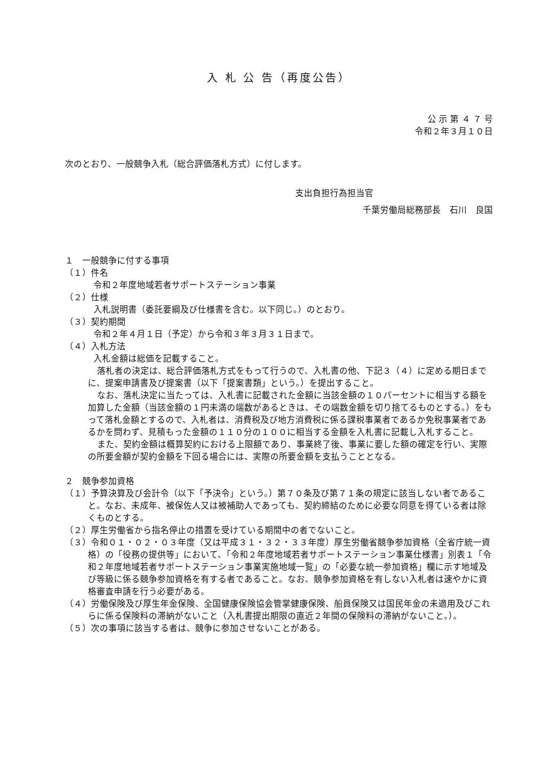入 札 公 告（再度公告）
公 示 第 ４ ７ 号
令和２年３月１０日
次のとおり、一般競争入札（総合評価落札方式）に付します。
支出負担行為担当官
千葉労働局総務部長　石川　良国
１　一般競争に付する事項
（１）件名
令和２年度地域若者サポートステーション事業
（２）仕様
入札説明書（委託要綱及び仕様書を含む。以下同じ。）のとおり。
（３）契約期間
令和２年４月１日（予定）から令和３年３月３１日まで。
（４）入札方法
入札金額は総価を記載すること。
落札者の決定は、総合評価落札方式をもって行うので、入札書の他、下記３（４）に定める期日までに、提案申請書及び提案書（以下「提案書類」という。）を提出すること。
なお、落札決定に当たっては、入札書に記載された金額に当該金額の１０パーセントに相当する額を加算した金額（当該金額の１円未満の端数があるときは、その端数金額を切り捨てるものとする。）をもって落札金額とするので、入札者は、消費税及び地方消費税に係る課税事業者であるか免税事業者であるかを問わず、見積もった金額の１１０分の１００に相当する金額を入札書に記載し入札すること。
また、契約金額は概算契約における上限額であり、事業終了後、事業に要した額の確定を行い、実際の所要金額が契約金額を下回る場合には、実際の所要金額を支払うこととなる。
２　競争参加資格
（１）予算決算及び会計令（以下「予決令」という。）第７０条及び第７１条の規定に該当しない者であること。なお、未成年、被保佐人又は被補助人であっても、契約締結のために必要な同意を得ている者は除くものとする。
（２）厚生労働省から指名停止の措置を受けている期間中の者でないこと。
（３）令和０１・０２・０３年度（又は平成３１・３２・３３年度）厚生労働省競争参加資格（全省庁統一資格）の「役務の提供等」において、「令和２年度地域若者サポートステーション事業仕様書」別表１「令和２年度地域若者サポートステーション事業実施地域一覧」の「必要な統一参加資格」欄に示す地域及び等級に係る競争参加資格を有する者であること。なお、競争参加資格を有しない入札者は速やかに資格審査申請を行う必要がある。
（４）労働保険及び厚生年金保険、全国健康保険協会管掌健康保険、船員保険又は国民年金の未適用及びこれらに係る保険料の滞納がないこと（入札書提出期限の直近２年間の保険料の滞納がないこと。）。
（５）次の事項に該当する者は、競争に参加させないことがある。